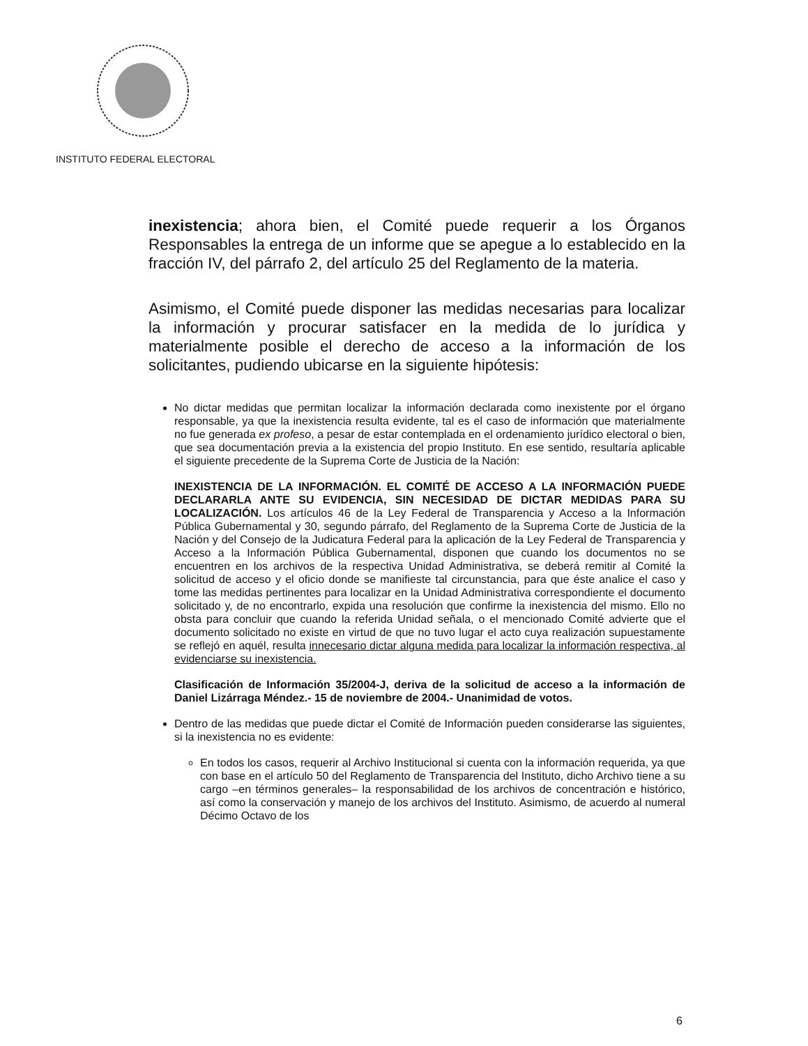INSTITUTO FEDERAL ELECTORAL
inexistencia; ahora bien, el Comité puede requerir a los Órganos Responsables la entrega de un informe que se apegue a lo establecido en la fracción IV, del párrafo 2, del artículo 25 del Reglamento de la materia.
Asimismo, el Comité puede disponer las medidas necesarias para localizar la información y procurar satisfacer en la medida de lo jurídica y materialmente posible el derecho de acceso a la información de los solicitantes, pudiendo ubicarse en la siguiente hipótesis:
No dictar medidas que permitan localizar la información declarada como inexistente por el órgano responsable, ya que la inexistencia resulta evidente, tal es el caso de información que materialmente no fue generada ex profeso, a pesar de estar contemplada en el ordenamiento jurídico electoral o bien, que sea documentación previa a la existencia del propio Instituto. En ese sentido, resultaría aplicable el siguiente precedente de la Suprema Corte de Justicia de la Nación:
INEXISTENCIA DE LA INFORMACIÓN. EL COMITÉ DE ACCESO A LA INFORMACIÓN PUEDE DECLARARLA ANTE SU EVIDENCIA, SIN NECESIDAD DE DICTAR MEDIDAS PARA SU LOCALIZACIÓN. Los artículos 46 de la Ley Federal de Transparencia y Acceso a la Información Pública Gubernamental y 30, segundo párrafo, del Reglamento de la Suprema Corte de Justicia de la Nación y del Consejo de la Judicatura Federal para la aplicación de la Ley Federal de Transparencia y Acceso a la Información Pública Gubernamental, disponen que cuando los documentos no se encuentren en los archivos de la respectiva Unidad Administrativa, se deberá remitir al Comité la solicitud de acceso y el oficio donde se manifieste tal circunstancia, para que éste analice el caso y tome las medidas pertinentes para localizar en la Unidad Administrativa correspondiente el documento solicitado y, de no encontrarlo, expida una resolución que confirme la inexistencia del mismo. Ello no obsta para concluir que cuando la referida Unidad señala, o el mencionado Comité advierte que el documento solicitado no existe en virtud de que no tuvo lugar el acto cuya realización supuestamente se reflejó en aquél, resulta innecesario dictar alguna medida para localizar la información respectiva, al evidenciarse su inexistencia.
Clasificación de Información 35/2004-J, deriva de la solicitud de acceso a la información de Daniel Lizárraga Méndez.- 15 de noviembre de 2004.- Unanimidad de votos.
Dentro de las medidas que puede dictar el Comité de Información pueden considerarse las siguientes, si la inexistencia no es evidente:
En todos los casos, requerir al Archivo Institucional si cuenta con la información requerida, ya que con base en el artículo 50 del Reglamento de Transparencia del Instituto, dicho Archivo tiene a su cargo –en términos generales– la responsabilidad de los archivos de concentración e histórico, así como la conservación y manejo de los archivos del Instituto. Asimismo, de acuerdo al numeral Décimo Octavo de los
6